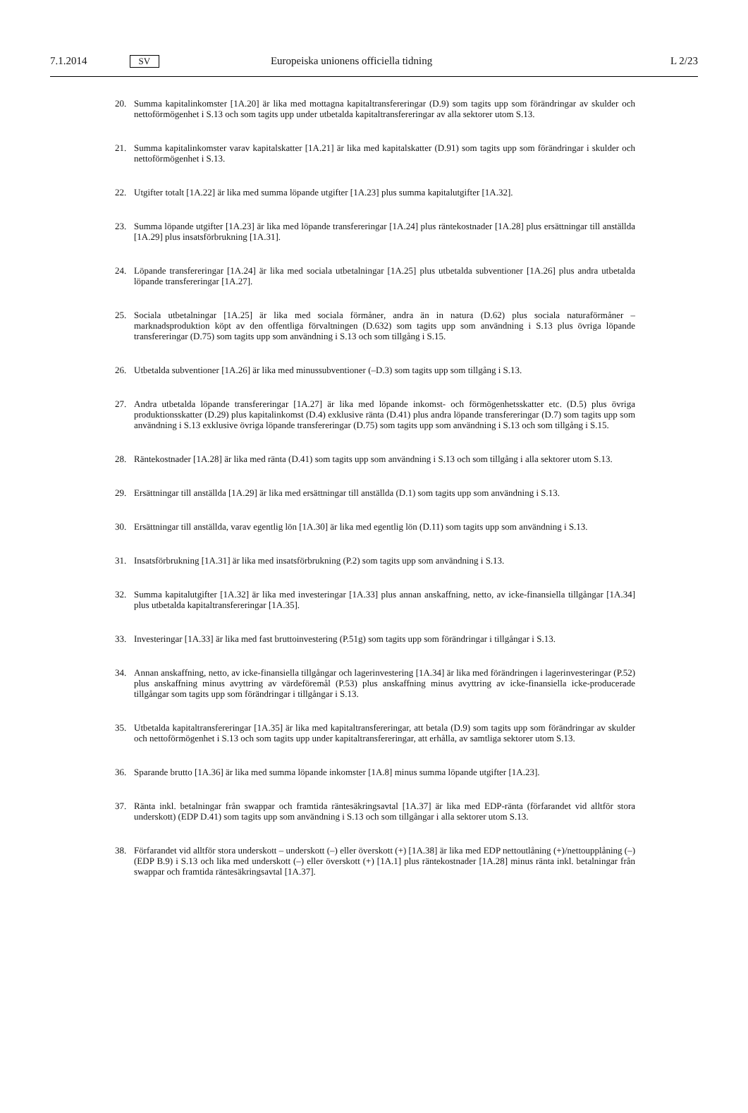7.1.2014 SV Europeiska unionens officiella tidning L 2/23
20. Summa kapitalinkomster [1A.20] är lika med mottagna kapitaltransfereringar (D.9) som tagits upp som förändringar av skulder och nettoförmögenhet i S.13 och som tagits upp under utbetalda kapitaltransfereringar av alla sektorer utom S.13.
21. Summa kapitalinkomster varav kapitalskatter [1A.21] är lika med kapitalskatter (D.91) som tagits upp som förändringar i skulder och nettoförmögenhet i S.13.
22. Utgifter totalt [1A.22] är lika med summa löpande utgifter [1A.23] plus summa kapitalutgifter [1A.32].
23. Summa löpande utgifter [1A.23] är lika med löpande transfereringar [1A.24] plus räntekostnader [1A.28] plus ersättningar till anställda [1A.29] plus insatsförbrukning [1A.31].
24. Löpande transfereringar [1A.24] är lika med sociala utbetalningar [1A.25] plus utbetalda subventioner [1A.26] plus andra utbetalda löpande transfereringar [1A.27].
25. Sociala utbetalningar [1A.25] är lika med sociala förmåner, andra än in natura (D.62) plus sociala naturaförmåner – marknadsproduktion köpt av den offentliga förvaltningen (D.632) som tagits upp som användning i S.13 plus övriga löpande transfereringar (D.75) som tagits upp som användning i S.13 och som tillgång i S.15.
26. Utbetalda subventioner [1A.26] är lika med minussubventioner (–D.3) som tagits upp som tillgång i S.13.
27. Andra utbetalda löpande transfereringar [1A.27] är lika med löpande inkomst- och förmögenhetsskatter etc. (D.5) plus övriga produktionsskatter (D.29) plus kapitalinkomst (D.4) exklusive ränta (D.41) plus andra löpande transfereringar (D.7) som tagits upp som användning i S.13 exklusive övriga löpande transfereringar (D.75) som tagits upp som användning i S.13 och som tillgång i S.15.
28. Räntekostnader [1A.28] är lika med ränta (D.41) som tagits upp som användning i S.13 och som tillgång i alla sektorer utom S.13.
29. Ersättningar till anställda [1A.29] är lika med ersättningar till anställda (D.1) som tagits upp som användning i S.13.
30. Ersättningar till anställda, varav egentlig lön [1A.30] är lika med egentlig lön (D.11) som tagits upp som användning i S.13.
31. Insatsförbrukning [1A.31] är lika med insatsförbrukning (P.2) som tagits upp som användning i S.13.
32. Summa kapitalutgifter [1A.32] är lika med investeringar [1A.33] plus annan anskaffning, netto, av icke-finansiella tillgångar [1A.34] plus utbetalda kapitaltransfereringar [1A.35].
33. Investeringar [1A.33] är lika med fast bruttoinvestering (P.51g) som tagits upp som förändringar i tillgångar i S.13.
34. Annan anskaffning, netto, av icke-finansiella tillgångar och lagerinvestering [1A.34] är lika med förändringen i lagerinvesteringar (P.52) plus anskaffning minus avyttring av värdeföremål (P.53) plus anskaffning minus avyttring av icke-finansiella icke-producerade tillgångar som tagits upp som förändringar i tillgångar i S.13.
35. Utbetalda kapitaltransfereringar [1A.35] är lika med kapitaltransfereringar, att betala (D.9) som tagits upp som förändringar av skulder och nettoförmögenhet i S.13 och som tagits upp under kapitaltransfereringar, att erhålla, av samtliga sektorer utom S.13.
36. Sparande brutto [1A.36] är lika med summa löpande inkomster [1A.8] minus summa löpande utgifter [1A.23].
37. Ränta inkl. betalningar från swappar och framtida räntesäkringsavtal [1A.37] är lika med EDP-ränta (förfarandet vid alltför stora underskott) (EDP D.41) som tagits upp som användning i S.13 och som tillgångar i alla sektorer utom S.13.
38. Förfarandet vid alltför stora underskott – underskott (–) eller överskott (+) [1A.38] är lika med EDP nettoutlåning (+)/nettoupplåning (–) (EDP B.9) i S.13 och lika med underskott (–) eller överskott (+) [1A.1] plus räntekostnader [1A.28] minus ränta inkl. betalningar från swappar och framtida räntesäkringsavtal [1A.37].